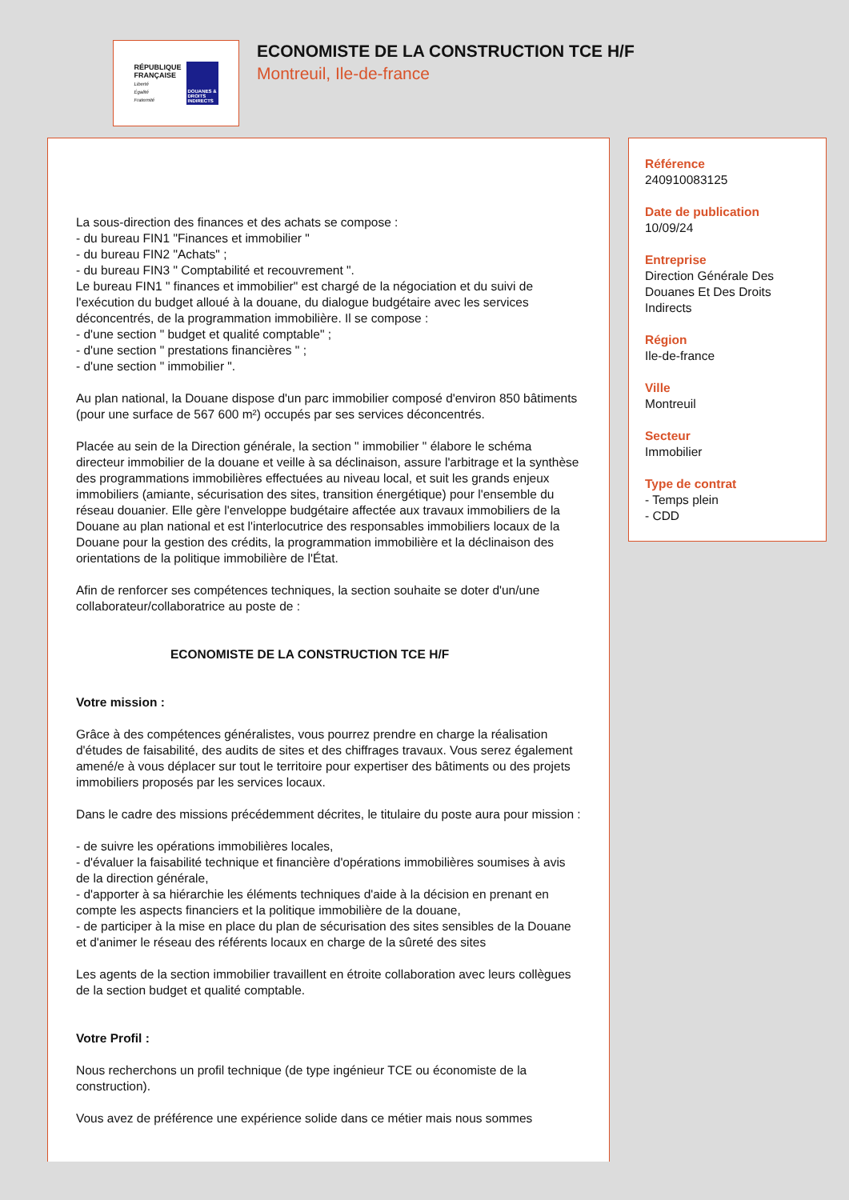RÉPUBLIQUE
FRANÇAISE
Liberté
Égalité
Fraternité
DOUANES & DROITS INDIRECTS
ECONOMISTE DE LA CONSTRUCTION TCE H/F
Montreuil, Ile-de-france
La sous-direction des finances et des achats se compose :
- du bureau FIN1 "Finances et immobilier "
- du bureau FIN2 "Achats" ;
- du bureau FIN3 " Comptabilité et recouvrement ".
Le bureau FIN1 " finances et immobilier" est chargé de la négociation et du suivi de l'exécution du budget alloué à la douane, du dialogue budgétaire avec les services déconcentrés, de la programmation immobilière. Il se compose :
- d'une section " budget et qualité comptable" ;
- d'une section " prestations financières " ;
- d'une section " immobilier ".
Au plan national, la Douane dispose d'un parc immobilier composé d'environ 850 bâtiments (pour une surface de 567 600 m²) occupés par ses services déconcentrés.
Placée au sein de la Direction générale, la section " immobilier " élabore le schéma directeur immobilier de la douane et veille à sa déclinaison, assure l'arbitrage et la synthèse des programmations immobilières effectuées au niveau local, et suit les grands enjeux immobiliers (amiante, sécurisation des sites, transition énergétique) pour l'ensemble du réseau douanier. Elle gère l'enveloppe budgétaire affectée aux travaux immobiliers de la Douane au plan national et est l'interlocutrice des responsables immobiliers locaux de la Douane pour la gestion des crédits, la programmation immobilière et la déclinaison des orientations de la politique immobilière de l'État.
Afin de renforcer ses compétences techniques, la section souhaite se doter d'un/une collaborateur/collaboratrice au poste de :
ECONOMISTE DE LA CONSTRUCTION TCE H/F
Votre mission :
Grâce à des compétences généralistes, vous pourrez prendre en charge la réalisation d'études de faisabilité, des audits de sites et des chiffrages travaux. Vous serez également amené/e à vous déplacer sur tout le territoire pour expertiser des bâtiments ou des projets immobiliers proposés par les services locaux.
Dans le cadre des missions précédemment décrites, le titulaire du poste aura pour mission :
- de suivre les opérations immobilières locales,
- d'évaluer la faisabilité technique et financière d'opérations immobilières soumises à avis de la direction générale,
- d'apporter à sa hiérarchie les éléments techniques d'aide à la décision en prenant en compte les aspects financiers et la politique immobilière de la douane,
- de participer à la mise en place du plan de sécurisation des sites sensibles de la Douane et d'animer le réseau des référents locaux en charge de la sûreté des sites
Les agents de la section immobilier travaillent en étroite collaboration avec leurs collègues de la section budget et qualité comptable.
Votre Profil :
Nous recherchons un profil technique (de type ingénieur TCE ou économiste de la construction).
Vous avez de préférence une expérience solide dans ce métier mais nous sommes
Référence
240910083125
Date de publication
10/09/24
Entreprise
Direction Générale Des Douanes Et Des Droits Indirects
Région
Ile-de-france
Ville
Montreuil
Secteur
Immobilier
Type de contrat
- Temps plein
- CDD